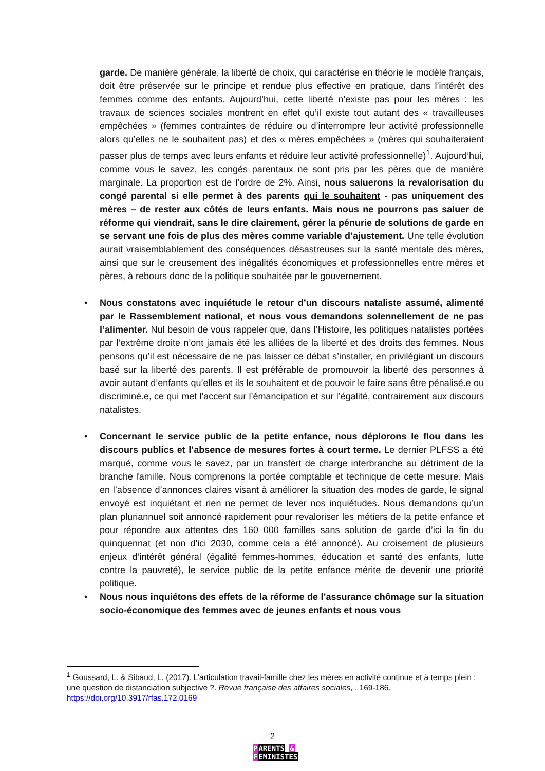garde. De manière générale, la liberté de choix, qui caractérise en théorie le modèle français, doit être préservée sur le principe et rendue plus effective en pratique, dans l’intérêt des femmes comme des enfants. Aujourd’hui, cette liberté n’existe pas pour les mères : les travaux de sciences sociales montrent en effet qu’il existe tout autant des « travailleuses empêchées » (femmes contraintes de réduire ou d’interrompre leur activité professionnelle alors qu’elles ne le souhaitent pas) et des « mères empêchées » (mères qui souhaiteraient passer plus de temps avec leurs enfants et réduire leur activité professionnelle)<sup>1</sup>. Aujourd’hui, comme vous le savez, les congés parentaux ne sont pris par les pères que de manière marginale. La proportion est de l’ordre de 2%. Ainsi, nous saluerons la revalorisation du congé parental si elle permet à des parents qui le souhaitent - pas uniquement des mères – de rester aux côtés de leurs enfants. Mais nous ne pourrons pas saluer de réforme qui viendrait, sans le dire clairement, gérer la pénurie de solutions de garde en se servant une fois de plus des mères comme variable d’ajustement. Une telle évolution aurait vraisemblablement des conséquences désastreuses sur la santé mentale des mères, ainsi que sur le creusement des inégalités économiques et professionnelles entre mères et pères, à rebours donc de la politique souhaitée par le gouvernement.
• Nous constatons avec inquiétude le retour d’un discours nataliste assumé, alimenté par le Rassemblement national, et nous vous demandons solennellement de ne pas l’alimenter. Nul besoin de vous rappeler que, dans l’Histoire, les politiques natalistes portées par l’extrême droite n’ont jamais été les alliées de la liberté et des droits des femmes. Nous pensons qu’il est nécessaire de ne pas laisser ce débat s’installer, en privilégiant un discours basé sur la liberté des parents. Il est préférable de promouvoir la liberté des personnes à avoir autant d’enfants qu’elles et ils le souhaitent et de pouvoir le faire sans être pénalisé.e ou discriminé.e, ce qui met l’accent sur l’émancipation et sur l’égalité, contrairement aux discours natalistes.
• Concernant le service public de la petite enfance, nous déplorons le flou dans les discours publics et l’absence de mesures fortes à court terme. Le dernier PLFSS a été marqué, comme vous le savez, par un transfert de charge interbranche au détriment de la branche famille. Nous comprenons la portée comptable et technique de cette mesure. Mais en l’absence d’annonces claires visant à améliorer la situation des modes de garde, le signal envoyé est inquiétant et rien ne permet de lever nos inquiétudes. Nous demandons qu’un plan pluriannuel soit annoncé rapidement pour revaloriser les métiers de la petite enfance et pour répondre aux attentes des 160 000 familles sans solution de garde d’ici la fin du quinquennat (et non d’ici 2030, comme cela a été annoncé). Au croisement de plusieurs enjeux d’intérêt général (égalité femmes-hommes, éducation et santé des enfants, lutte contre la pauvreté), le service public de la petite enfance mérite de devenir une priorité politique.
• Nous nous inquiétons des effets de la réforme de l’assurance chômage sur la situation socio-économique des femmes avec de jeunes enfants et nous vous
<sup>1</sup> Goussard, L. & Sibaud, L. (2017). L’articulation travail-famille chez les mères en activité continue et à temps plein : une question de distanciation subjective ?. Revue française des affaires sociales, , 169-186. https://doi.org/10.3917/rfas.172.0169
2
PARENTS &
FEMINISTES